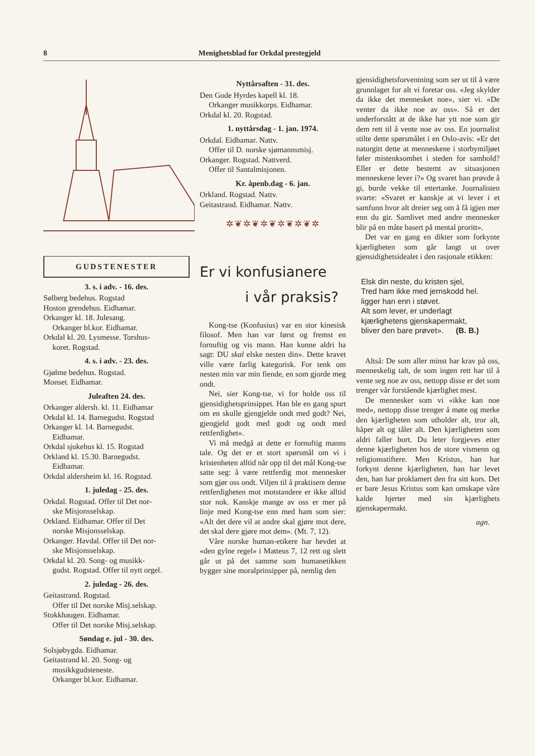8 Menighetsblad for Orkdal prestegjeld
GUDSTENESTER
3. s. i adv. - 16. des.
Sølberg bedehus. Rogstad
Hoston grendehus. Eidhamar.
Orkanger kl. 18. Julesang.
Orkanger bl.kor. Eidhamar.
Orkdal kl. 20. Lysmesse. Torshus-
koret. Rogstad.
4. s. i adv. - 23. des.
Gjølme bedehus. Rogstad.
Monset. Eidhamar.
Juleaften 24. des.
Orkanger aldersh. kl. 11. Eidhamar
Orkdal kl. 14. Barnegudst. Rogstad
Orkanger kl. 14. Barnegudst.
Eidhamar.
Orkdal sjukehus kl. 15. Rogstad
Orkland kl. 15.30. Barnegudst.
Eidhamar.
Orkdal aldersheim kl. 16. Rogstad.
1. juledag - 25. des.
Orkdal. Rogstad. Offer til Det nor-
ske Misjonsselskap.
Orkland. Eidhamar. Offer til Det
norske Misjonsselskap.
Orkanger. Havdal. Offer til Det nor-
ske Misjonsselskap.
Orkdal kl. 20. Song- og musikk-
gudst. Rogstad. Offer til nytt orgel.
2. juledag - 26. des.
Geitastrand. Rogstad.
Offer til Det norske Misj.selskap.
Stokkhaugen. Eidhamar.
Offer til Det norske Misj.selskap.
Søndag e. jul - 30. des.
Solsjøbygda. Eidhamar.
Geitastrand kl. 20. Song- og
musikkgudsteneste.
Orkanger bl.kor. Eidhamar.
Nyttårsaften - 31. des.
Den Gode Hyrdes kapell kl. 18.
Orkanger musikkorps. Eidhamar.
Orkdal kl. 20. Rogstad.
1. nyttårsdag - 1. jan. 1974.
Orkdal. Eidhamar. Nattv.
Offer til D. norske sjømannsmisj.
Orkanger. Rogstad. Nattverd.
Offer til Santalmisjonen.
Kr. åpenb.dag - 6. jan.
Orkland. Rogstad. Nattv.
Geitastrand. Eidhamar. Nattv.
✲❦✲❦✲❦✲❦✲❦✲
Er vi konfusianere
i vår praksis?
Kong-tse (Konfusius) var en stor kinesisk filosof. Men han var først og fremst en fornuftig og vis mann. Han kunne aldri ha sagt: DU skal elske nesten din». Dette kravet ville være farlig kategorisk. For tenk om nesten min var min fiende, en som gjorde meg ondt.
Nei, sier Kong-tse, vi for holde oss til gjensidighetsprinsippet. Han ble en gang spurt om en skulle gjengjelde ondt med godt? Nei, gjengjeld godt med godt og ondt med rettferdighet».
Vi må medgå at dette er fornuftig manns tale. Og det er et stort spørsmål om vi i kristenheten alltid når opp til det mål Kong-tse satte seg: å være rettferdig mot mennesker som gjør oss ondt. Viljen til å praktisere denne rettferdigheten mot motstandere er ikke alltid stor nok. Kanskje mange av oss er mer på linje med Kong-tse enn med ham som sier: «Alt det dere vil at andre skal gjøre mot dere, det skal dere gjøre mot dem». (Mt. 7, 12).
Våre norske human-etikere har hevdet at «den gylne regel» i Matteus 7, 12 rett og slett går ut på det samme som humanetikken bygger sine moralprinsipper på, nemlig den
gjensidighetsforventning som ser ut til å være grunnlaget for alt vi foretar oss. «Jeg skylder da ikke det mennesket noe», sier vi. «De venter da ikke noe av oss». Så er det underforstått at de ikke har ytt noe som gir dem rett til å vente noe av oss. En journalist stilte dette spørsmålet i en Oslo-avis: «Er det naturgitt dette at menneskene i storbymiljøet føler mistenksomhet i steden for samhold? Eller er dette bestemt av situasjonen menneskene lever i?» Og svaret han prøvde å gi, burde vekke til ettertanke. Journalisten svarte: «Svaret er kanskje at vi lever i et samfunn hvor alt dreier seg om å få igjen mer enn du gir. Samlivet med andre mennesker blir på en måte basert på mental proritt».
Det var en gang en dikter som forkynte kjærligheten som går langt ut over gjensidighetsidealet i den rasjonale etikken:
Elsk din neste, du kristen sjel,
Tred ham ikke med jernskodd hel.
ligger han enn i støvet.
Alt som lever, er underlagt
kjærlighetens gjenskapermakt,
bliver den bare prøvet». (B. B.)
Altså: De som aller minst har krav på oss, menneskelig talt, de som ingen rett har til å vente seg noe av oss, nettopp disse er det som trenger vår forstående kjærlighet mest.
De mennesker som vi «ikke kan noe med», nettopp disse trenger å møte og merke den kjærligheten som utholder alt, tror alt, håper alt og tåler alt. Den kjærligheten som aldri faller bort. Du leter forgjeves etter denne kjærligheten hos de store vismenn og religionsstiftere. Men Kristus, han har forkynt denne kjærligheten, han har levet den, han har proklamert den fra sitt kors. Det er bare Jesus Kristus som kan omskape våre kalde hjerter med sin kjærlighets gjenskapermakt.
agn.